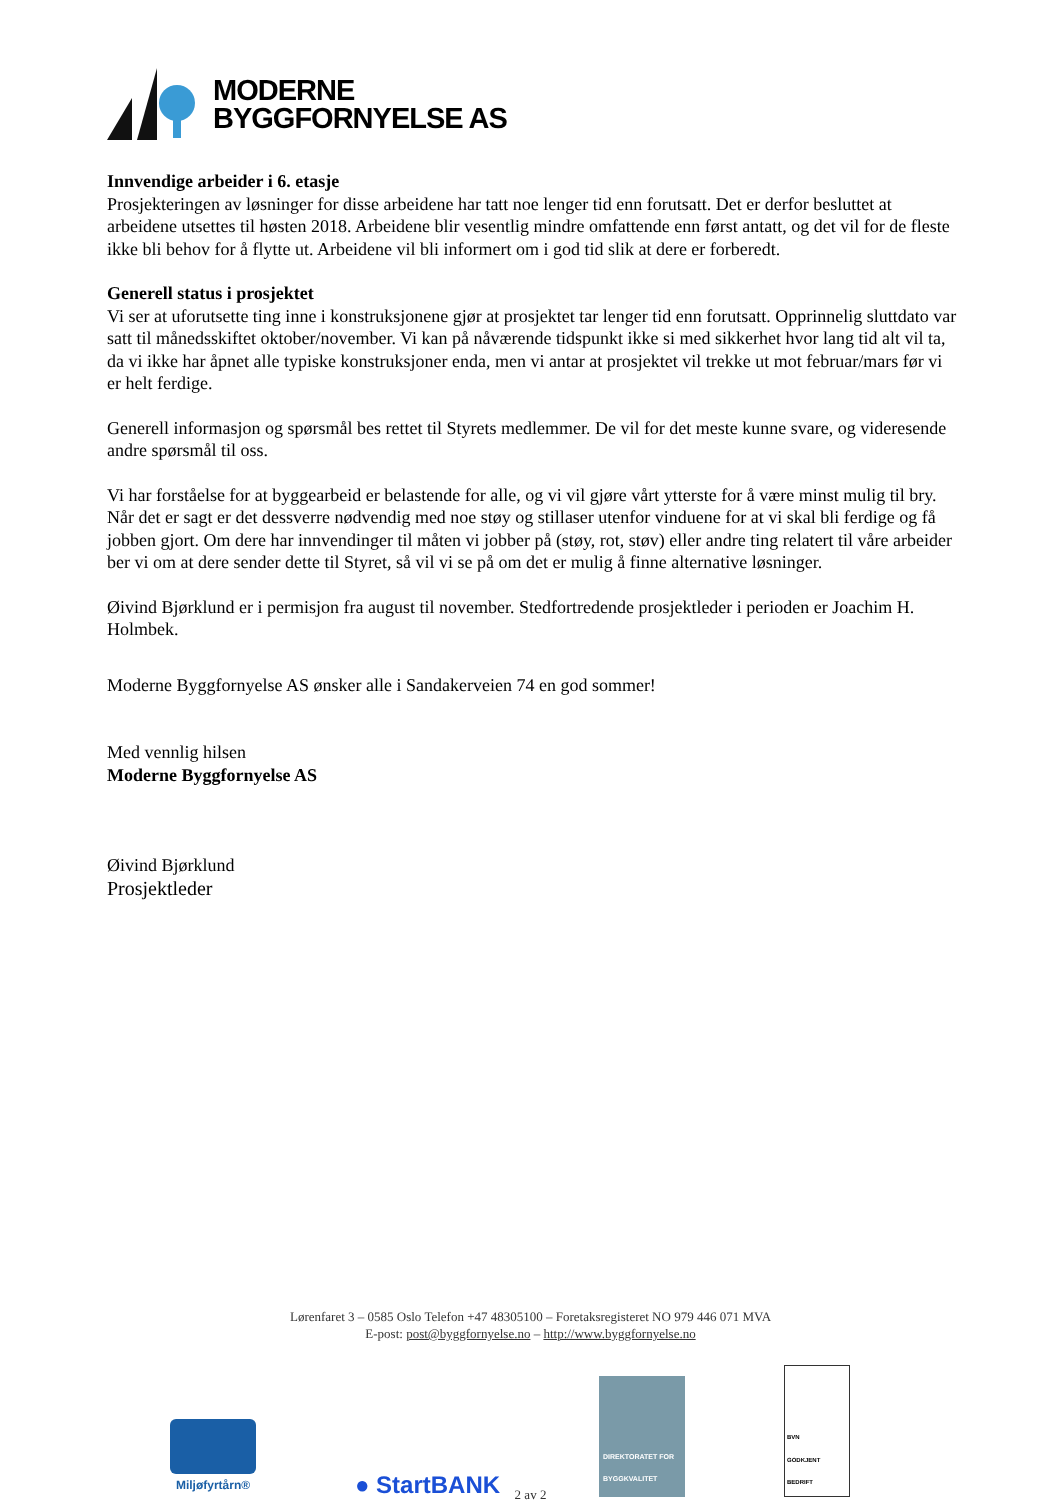MODERNE
BYGGFORNYELSE AS
Innvendige arbeider i 6. etasje
Prosjekteringen av løsninger for disse arbeidene har tatt noe lenger tid enn forutsatt. Det er derfor besluttet at arbeidene utsettes til høsten 2018. Arbeidene blir vesentlig mindre omfattende enn først antatt, og det vil for de fleste ikke bli behov for å flytte ut. Arbeidene vil bli informert om i god tid slik at dere er forberedt.
Generell status i prosjektet
Vi ser at uforutsette ting inne i konstruksjonene gjør at prosjektet tar lenger tid enn forutsatt. Opprinnelig sluttdato var satt til månedsskiftet oktober/november. Vi kan på nåværende tidspunkt ikke si med sikkerhet hvor lang tid alt vil ta, da vi ikke har åpnet alle typiske konstruksjoner enda, men vi antar at prosjektet vil trekke ut mot februar/mars før vi er helt ferdige.
Generell informasjon og spørsmål bes rettet til Styrets medlemmer. De vil for det meste kunne svare, og videresende andre spørsmål til oss.
Vi har forståelse for at byggearbeid er belastende for alle, og vi vil gjøre vårt ytterste for å være minst mulig til bry. Når det er sagt er det dessverre nødvendig med noe støy og stillaser utenfor vinduene for at vi skal bli ferdige og få jobben gjort. Om dere har innvendinger til måten vi jobber på (støy, rot, støv) eller andre ting relatert til våre arbeider ber vi om at dere sender dette til Styret, så vil vi se på om det er mulig å finne alternative løsninger.
Øivind Bjørklund er i permisjon fra august til november. Stedfortredende prosjektleder i perioden er Joachim H. Holmbek.
Moderne Byggfornyelse AS ønsker alle i Sandakerveien 74 en god sommer!
Med vennlig hilsen
Moderne Byggfornyelse AS
Øivind Bjørklund
Prosjektleder
Lørenfaret 3 – 0585 Oslo Telefon +47 48305100 – Foretaksregisteret NO 979 446 071 MVA
E-post: post@byggfornyelse.no – http://www.byggfornyelse.no
Miljøfyrtårn®
● StartBANK
DIREKTORATET FOR BYGGKVALITET
BVN
GODKJENT BEDRIFT
2 av 2